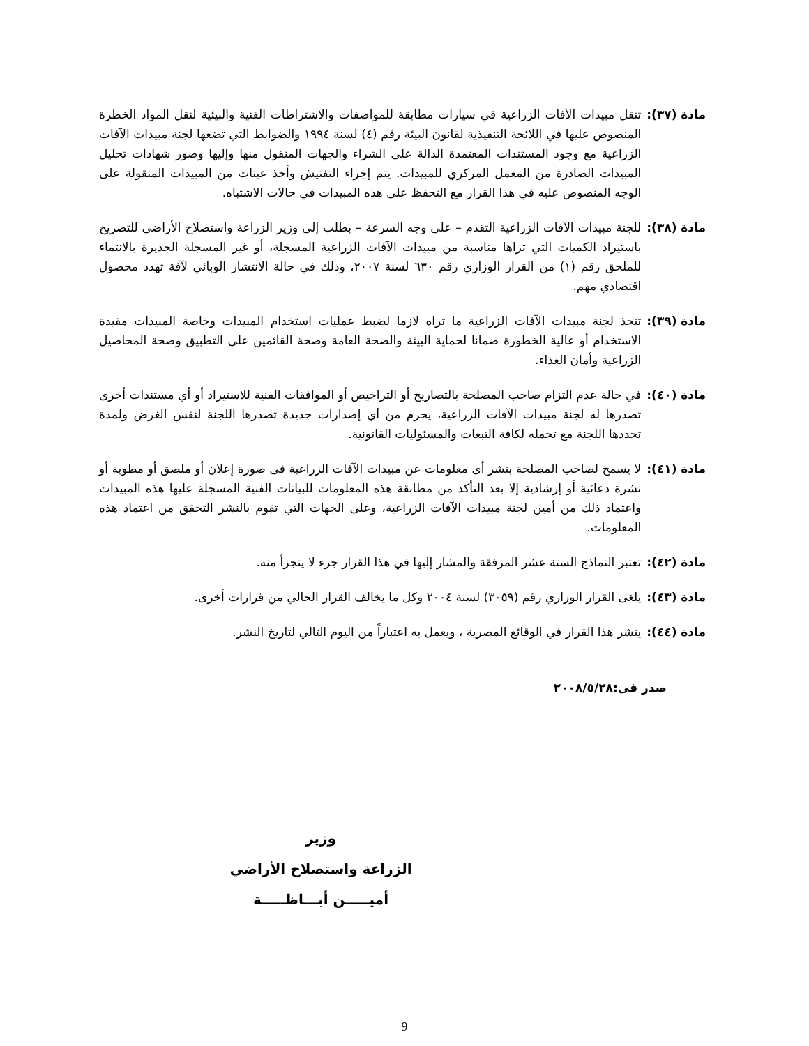مادة (٣٧): تنقل مبيدات الآفات الزراعية في سيارات مطابقة للمواصفات والاشتراطات الفنية والبيئية لنقل المواد الخطرة المنصوص عليها في اللائحة التنفيذية لقانون البيئة رقم (٤) لسنة ١٩٩٤ والضوابط التي تضعها لجنة مبيدات الآفات الزراعية مع وجود المستندات المعتمدة الدالة على الشراء والجهات المنقول منها وإليها وصور شهادات تحليل المبيدات الصادرة من المعمل المركزي للمبيدات. يتم إجراء التفتيش وأخذ عينات من المبيدات المنقولة على الوجه المنصوص عليه في هذا القرار مع التحفظ على هذه المبيدات في حالات الاشتباه.
مادة (٣٨): للجنة مبيدات الآفات الزراعية التقدم – على وجه السرعة – بطلب إلى وزير الزراعة واستصلاح الأراضى للتصريح باستيراد الكميات التي تراها مناسبة من مبيدات الآفات الزراعية المسجلة، أو غير المسجلة الجديرة بالانتماء للملحق رقم (١) من القرار الوزاري رقم ٦٣٠ لسنة ٢٠٠٧، وذلك في حالة الانتشار الوبائي لآفة تهدد محصول اقتصادي مهم.
مادة (٣٩): تتخذ لجنة مبيدات الآفات الزراعية ما تراه لازما لضبط عمليات استخدام المبيدات وخاصة المبيدات مقيدة الاستخدام أو عالية الخطورة ضمانا لحماية البيئة والصحة العامة وصحة القائمين على التطبيق وصحة المحاصيل الزراعية وأمان الغذاء.
مادة (٤٠): في حالة عدم التزام صاحب المصلحة بالتصاريح أو التراخيص أو الموافقات الفنية للاستيراد أو أي مستندات أخرى تصدرها له لجنة مبيدات الآفات الزراعية، يحرم من أي إصدارات جديدة تصدرها اللجنة لنفس الغرض ولمدة تحددها اللجنة مع تحمله لكافة التبعات والمسئوليات القانونية.
مادة (٤١): لا يسمح لصاحب المصلحة بنشر أى معلومات عن مبيدات الآفات الزراعية فى صورة إعلان أو ملصق أو مطوية أو نشرة دعائية أو إرشادية إلا بعد التأكد من مطابقة هذه المعلومات للبيانات الفنية المسجلة عليها هذه المبيدات واعتماد ذلك من أمين لجنة مبيدات الآفات الزراعية، وعلى الجهات التي تقوم بالنشر التحقق من اعتماد هذه المعلومات.
مادة (٤٢): تعتبر النماذج الستة عشر المرفقة والمشار إليها في هذا القرار جزء لا يتجزأ منه.
مادة (٤٣): يلغى القرار الوزاري رقم (٣٠٥٩) لسنة ٢٠٠٤ وكل ما يخالف القرار الحالي من قرارات أخرى.
مادة (٤٤): ينشر هذا القرار في الوقائع المصرية ، ويعمل به اعتباراً من اليوم التالي لتاريخ النشر.
صدر فى:٢٠٠٨/٥/٢٨
وزير
الزراعة واستصلاح الأراضي
أميـــــن أبـــاظـــــة
9